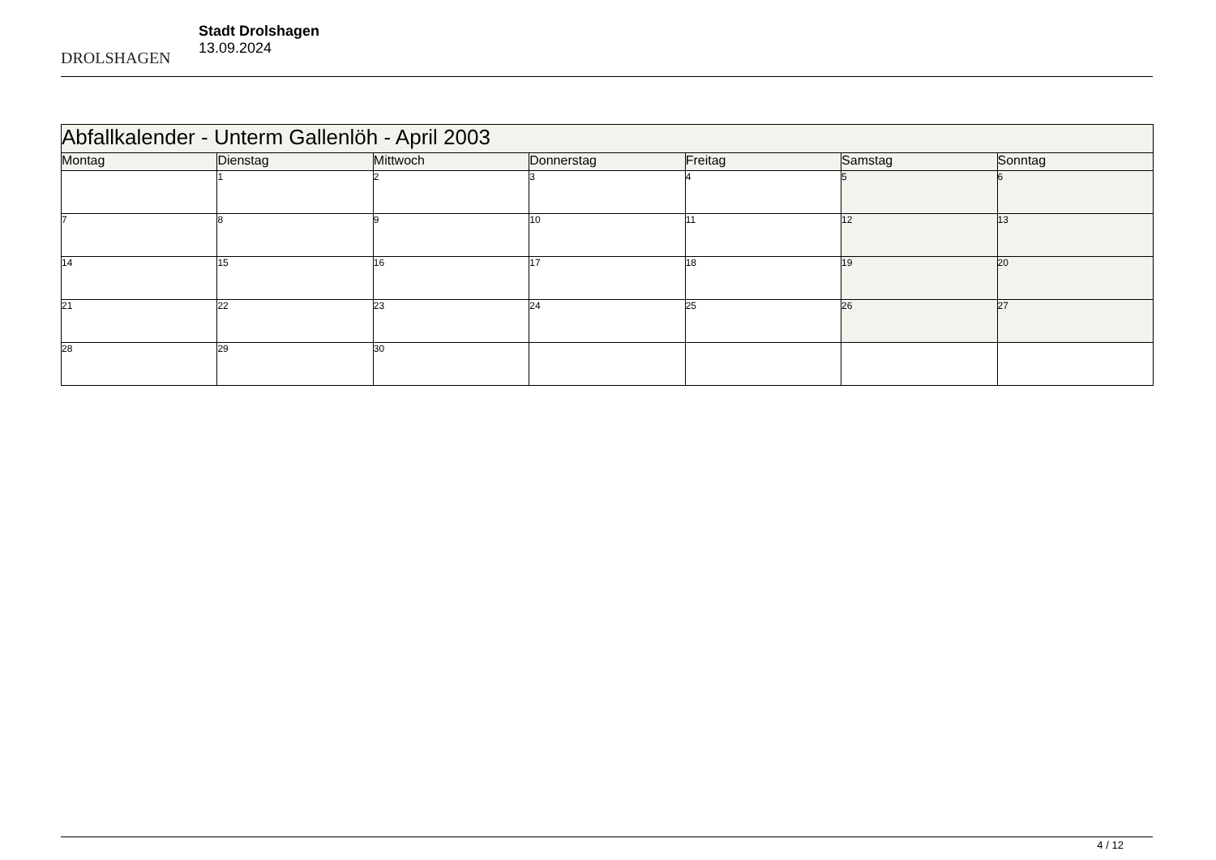DROLSHAGEN
Stadt Drolshagen
13.09.2024
| Abfallkalender - Unterm Gallenlöh - April 2003 | | | | | | |
| --- | --- | --- | --- | --- | --- | --- |
| Montag | Dienstag | Mittwoch | Donnerstag | Freitag | Samstag | Sonntag |
| | 1 | 2 | 3 | 4 | 5 | 6 |
| 7 | 8 | 9 | 10 | 11 | 12 | 13 |
| 14 | 15 | 16 | 17 | 18 | 19 | 20 |
| 21 | 22 | 23 | 24 | 25 | 26 | 27 |
| 28 | 29 | 30 | | | | |
4 / 12